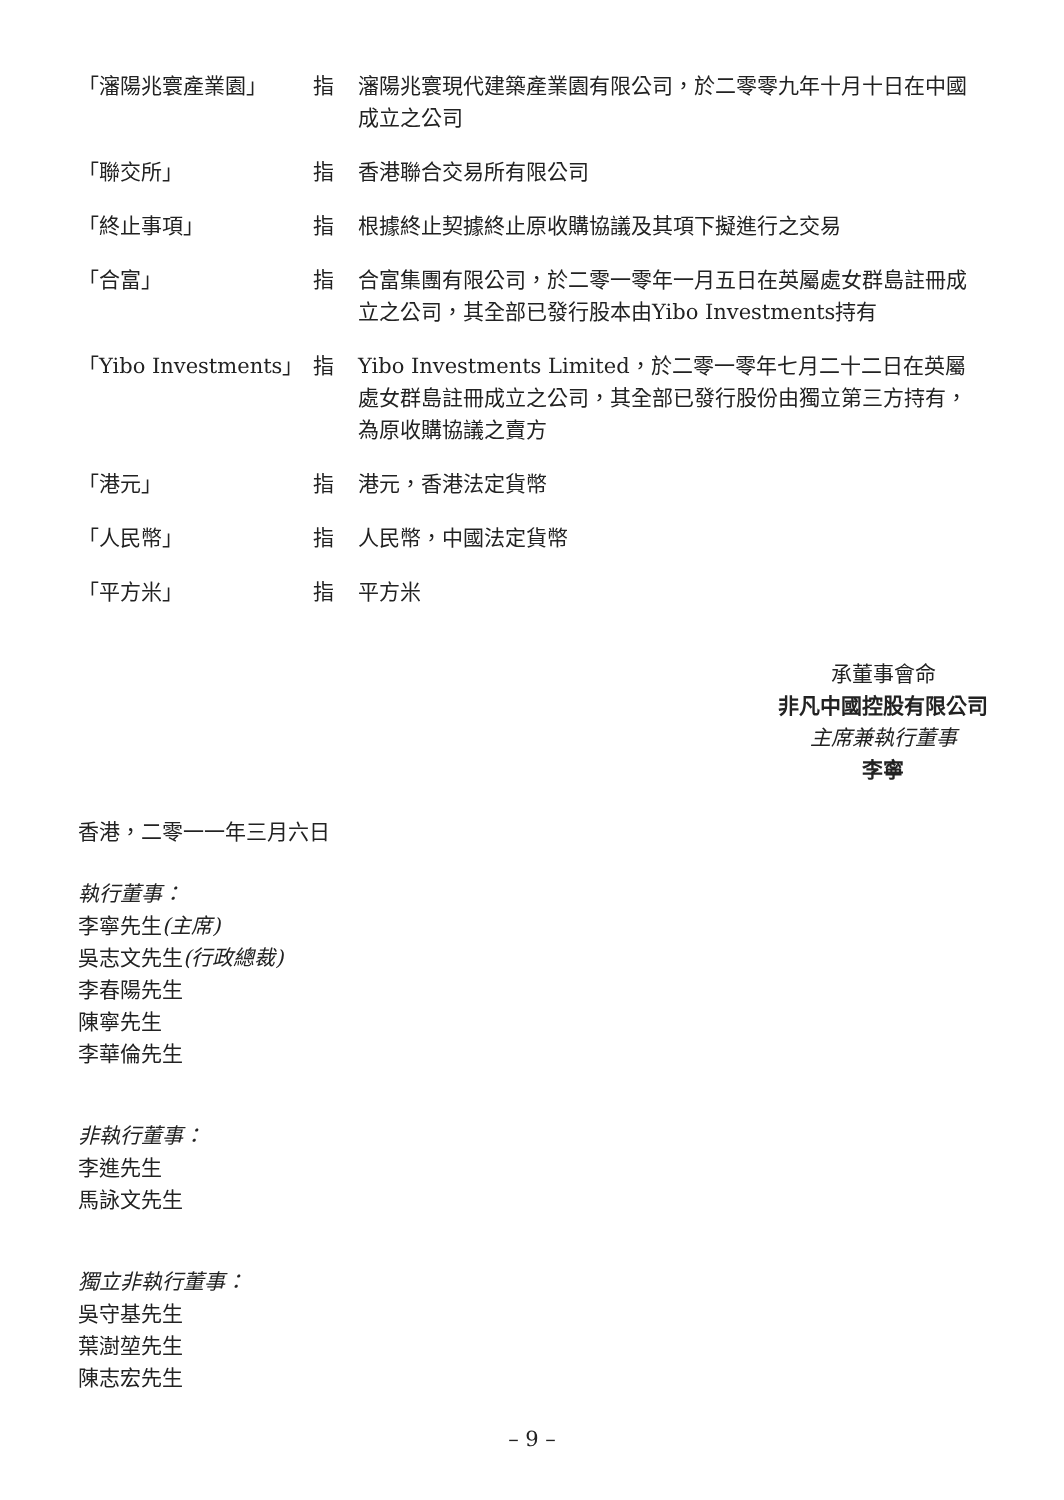| 「瀋陽兆寰產業園」 | 指 | 瀋陽兆寰現代建築產業園有限公司，於二零零九年十月十日在中國成立之公司 |
| 「聯交所」 | 指 | 香港聯合交易所有限公司 |
| 「終止事項」 | 指 | 根據終止契據終止原收購協議及其項下擬進行之交易 |
| 「合富」 | 指 | 合富集團有限公司，於二零一零年一月五日在英屬處女群島註冊成立之公司，其全部已發行股本由Yibo Investments持有 |
| 「Yibo Investments」 | 指 | Yibo Investments Limited，於二零一零年七月二十二日在英屬處女群島註冊成立之公司，其全部已發行股份由獨立第三方持有，為原收購協議之賣方 |
| 「港元」 | 指 | 港元，香港法定貨幣 |
| 「人民幣」 | 指 | 人民幣，中國法定貨幣 |
| 「平方米」 | 指 | 平方米 |
承董事會命
非凡中國控股有限公司
主席兼執行董事
李寧
香港，二零一一年三月六日
執行董事：
李寧先生(主席)
吳志文先生(行政總裁)
李春陽先生
陳寧先生
李華倫先生
非執行董事：
李進先生
馬詠文先生
獨立非執行董事：
吳守基先生
葉澍堃先生
陳志宏先生
– 9 –